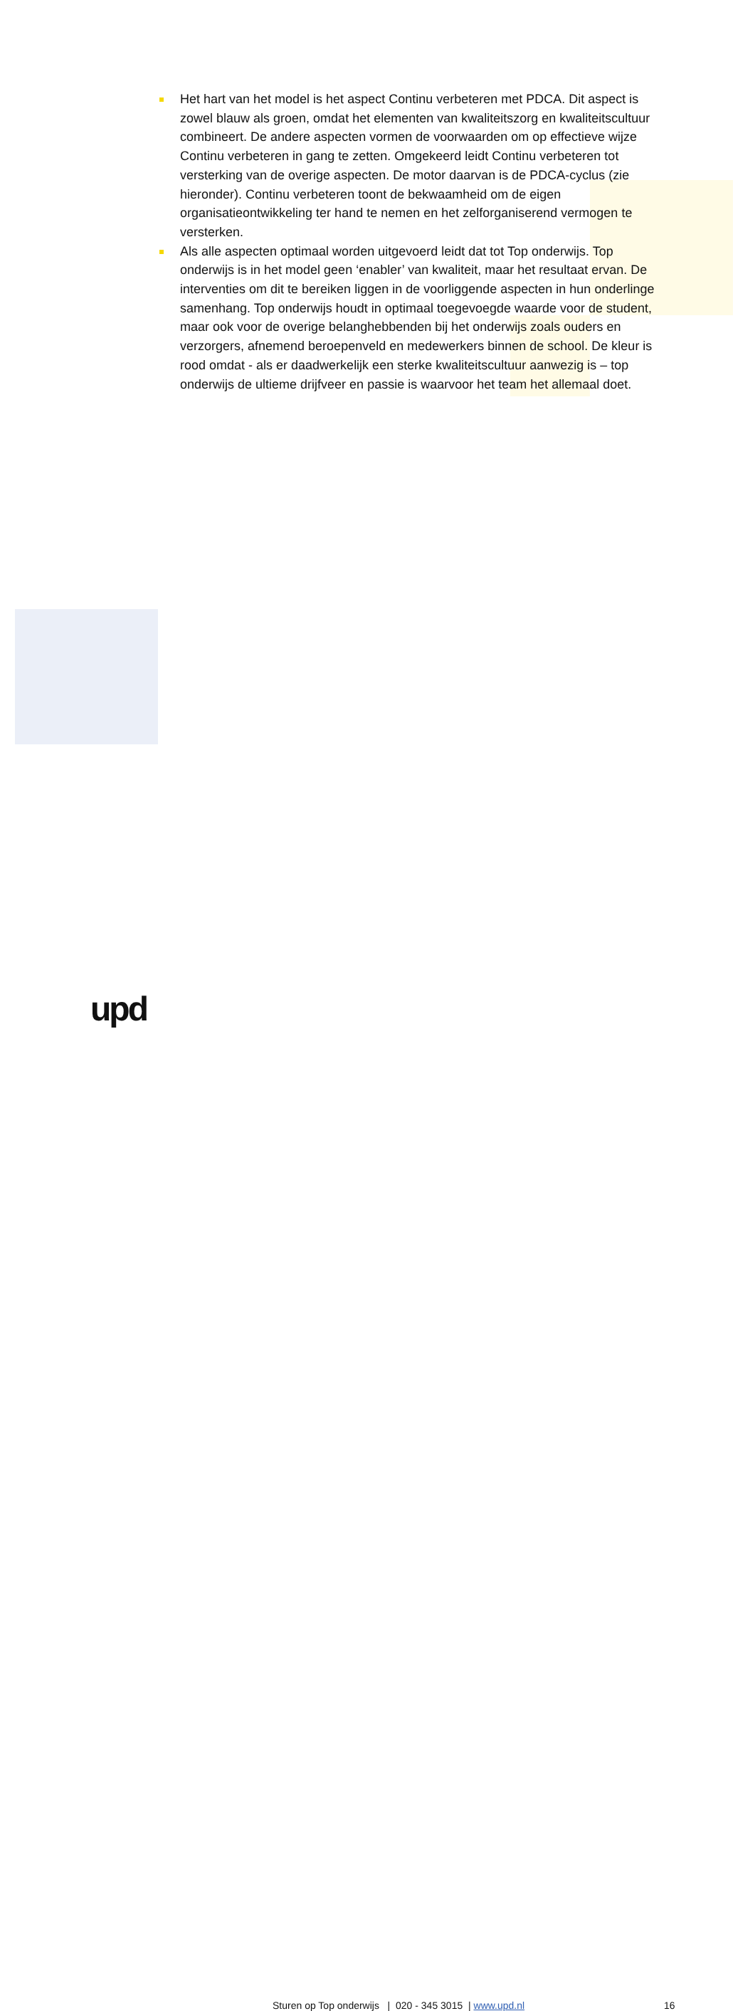Het hart van het model is het aspect Continu verbeteren met PDCA. Dit aspect is zowel blauw als groen, omdat het elementen van kwaliteitszorg en kwaliteitscultuur combineert. De andere aspecten vormen de voorwaarden om op effectieve wijze Continu verbeteren in gang te zetten. Omgekeerd leidt Continu verbeteren tot versterking van de overige aspecten. De motor daarvan is de PDCA-cyclus (zie hieronder). Continu verbeteren toont de bekwaamheid om de eigen organisatieontwikkeling ter hand te nemen en het zelforganiserend vermogen te versterken.
Als alle aspecten optimaal worden uitgevoerd leidt dat tot Top onderwijs. Top onderwijs is in het model geen ‘enabler’ van kwaliteit, maar het resultaat ervan. De interventies om dit te bereiken liggen in de voorliggende aspecten in hun onderlinge samenhang. Top onderwijs houdt in optimaal toegevoegde waarde voor de student, maar ook voor de overige belanghebbenden bij het onderwijs zoals ouders en verzorgers, afnemend beroepenveld en medewerkers binnen de school. De kleur is rood omdat - als er daadwerkelijk een sterke kwaliteitscultuur aanwezig is – top onderwijs de ultieme drijfveer en passie is waarvoor het team het allemaal doet.
upd
Sturen op Top onderwijs | 020 - 345 3015 | www.upd.nl 16